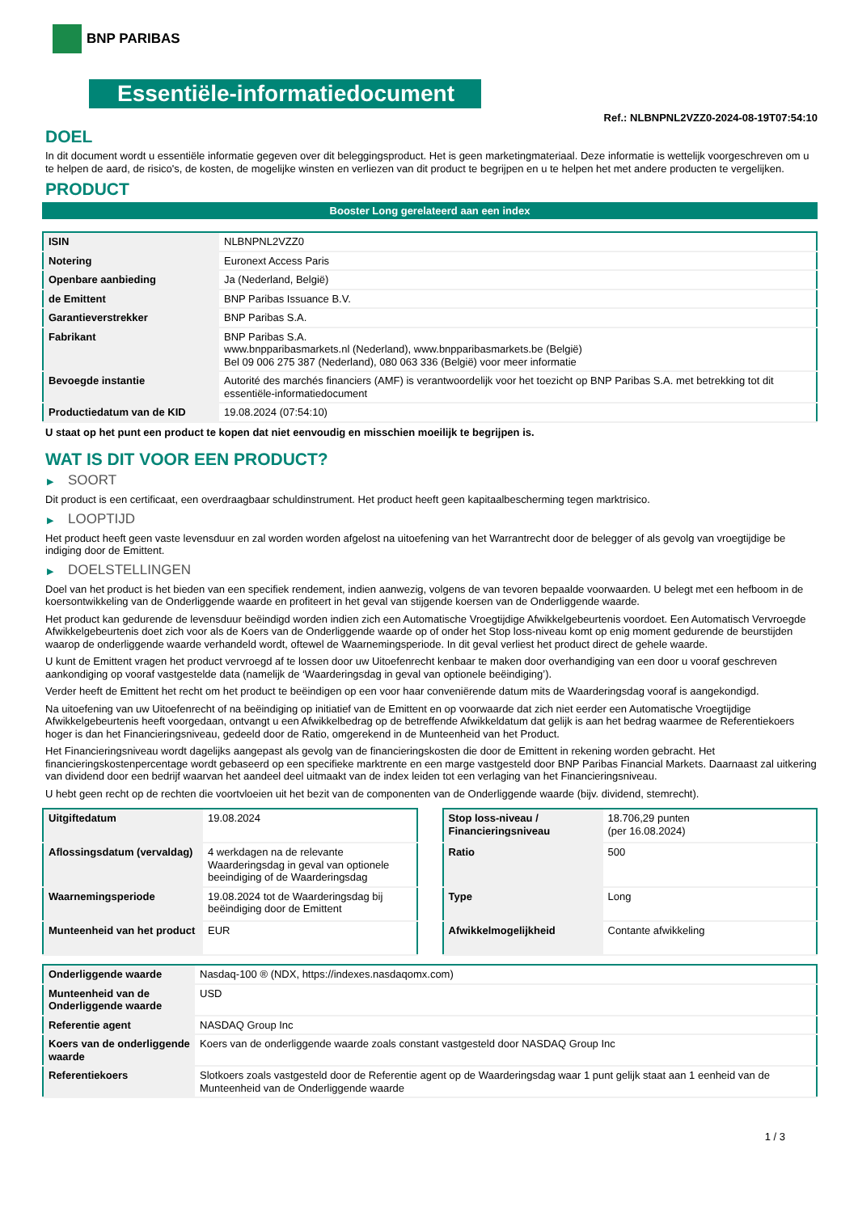BNP PARIBAS
Essentiële-informatiedocument
Ref.: NLBNPNL2VZZ0-2024-08-19T07:54:10
DOEL
In dit document wordt u essentiële informatie gegeven over dit beleggingsproduct. Het is geen marketingmateriaal. Deze informatie is wettelijk voorgeschreven om u te helpen de aard, de risico's, de kosten, de mogelijke winsten en verliezen van dit product te begrijpen en u te helpen het met andere producten te vergelijken.
PRODUCT
Booster Long gerelateerd aan een index
| ISIN | NLBNPNL2VZZ0 |
| Notering | Euronext Access Paris |
| Openbare aanbieding | Ja (Nederland, België) |
| de Emittent | BNP Paribas Issuance B.V. |
| Garantieverstrekker | BNP Paribas S.A. |
| Fabrikant | BNP Paribas S.A. www.bnpparibasmarkets.nl (Nederland), www.bnpparibasmarkets.be (België) Bel 09 006 275 387 (Nederland), 080 063 336 (België) voor meer informatie |
| Bevoegde instantie | Autorité des marchés financiers (AMF) is verantwoordelijk voor het toezicht op BNP Paribas S.A. met betrekking tot dit essentiële-informatiedocument |
| Productiedatum van de KID | 19.08.2024 (07:54:10) |
U staat op het punt een product te kopen dat niet eenvoudig en misschien moeilijk te begrijpen is.
WAT IS DIT VOOR EEN PRODUCT?
▶ SOORT
Dit product is een certificaat, een overdraagbaar schuldinstrument. Het product heeft geen kapitaalbescherming tegen marktrisico.
▶ LOOPTIJD
Het product heeft geen vaste levensduur en zal worden worden afgelost na uitoefening van het Warrantrecht door de belegger of als gevolg van vroegtijdige be indiging door de Emittent.
▶ DOELSTELLINGEN
Doel van het product is het bieden van een specifiek rendement, indien aanwezig, volgens de van tevoren bepaalde voorwaarden. U belegt met een hefboom in de koersontwikkeling van de Onderliggende waarde en profiteert in het geval van stijgende koersen van de Onderliggende waarde.
Het product kan gedurende de levensduur beëindigd worden indien zich een Automatische Vroegtijdige Afwikkelgebeurtenis voordoet. Een Automatisch Vervroegde Afwikkelgebeurtenis doet zich voor als de Koers van de Onderliggende waarde op of onder het Stop loss-niveau komt op enig moment gedurende de beurstijden waarop de onderliggende waarde verhandeld wordt, oftewel de Waarnemingsperiode. In dit geval verliest het product direct de gehele waarde.
U kunt de Emittent vragen het product vervroegd af te lossen door uw Uitoefenrecht kenbaar te maken door overhandiging van een door u vooraf geschreven aankondiging op vooraf vastgestelde data (namelijk de ‘Waarderingsdag in geval van optionele beëindiging’).
Verder heeft de Emittent het recht om het product te beëindigen op een voor haar conveniërende datum mits de Waarderingsdag vooraf is aangekondigd.
Na uitoefening van uw Uitoefenrecht of na beëindiging op initiatief van de Emittent en op voorwaarde dat zich niet eerder een Automatische Vroegtijdige Afwikkelgebeurtenis heeft voorgedaan, ontvangt u een Afwikkelbedrag op de betreffende Afwikkeldatum dat gelijk is aan het bedrag waarmee de Referentiekoers hoger is dan het Financieringsniveau, gedeeld door de Ratio, omgerekend in de Munteenheid van het Product.
Het Financieringsniveau wordt dagelijks aangepast als gevolg van de financieringskosten die door de Emittent in rekening worden gebracht. Het financieringskostenpercentage wordt gebaseerd op een specifieke marktrente en een marge vastgesteld door BNP Paribas Financial Markets. Daarnaast zal uitkering van dividend door een bedrijf waarvan het aandeel deel uitmaakt van de index leiden tot een verlaging van het Financieringsniveau.
U hebt geen recht op de rechten die voortvloeien uit het bezit van de componenten van de Onderliggende waarde (bijv. dividend, stemrecht).
| Uitgiftedatum | 19.08.2024 |
| Aflossingsdatum (vervaldag) | 4 werkdagen na de relevante Waarderingsdag in geval van optionele beeindiging of de Waarderingsdag |
| Waarnemingsperiode | 19.08.2024 tot de Waarderingsdag bij beëindiging door de Emittent |
| Munteenheid van het product | EUR |
| Stop loss-niveau / Financieringsniveau | 18.706,29 punten (per 16.08.2024) |
| Ratio | 500 |
| Type | Long |
| Afwikkelmogelijkheid | Contante afwikkeling |
| Onderliggende waarde | Nasdaq-100 ® (NDX, https://indexes.nasdaqomx.com) |
| Munteenheid van de Onderliggende waarde | USD |
| Referentie agent | NASDAQ Group Inc |
| Koers van de onderliggende waarde | Koers van de onderliggende waarde zoals constant vastgesteld door NASDAQ Group Inc |
| Referentiekoers | Slotkoers zoals vastgesteld door de Referentie agent op de Waarderingsdag waar 1 punt gelijk staat aan 1 eenheid van de Munteenheid van de Onderliggende waarde |
1 / 3